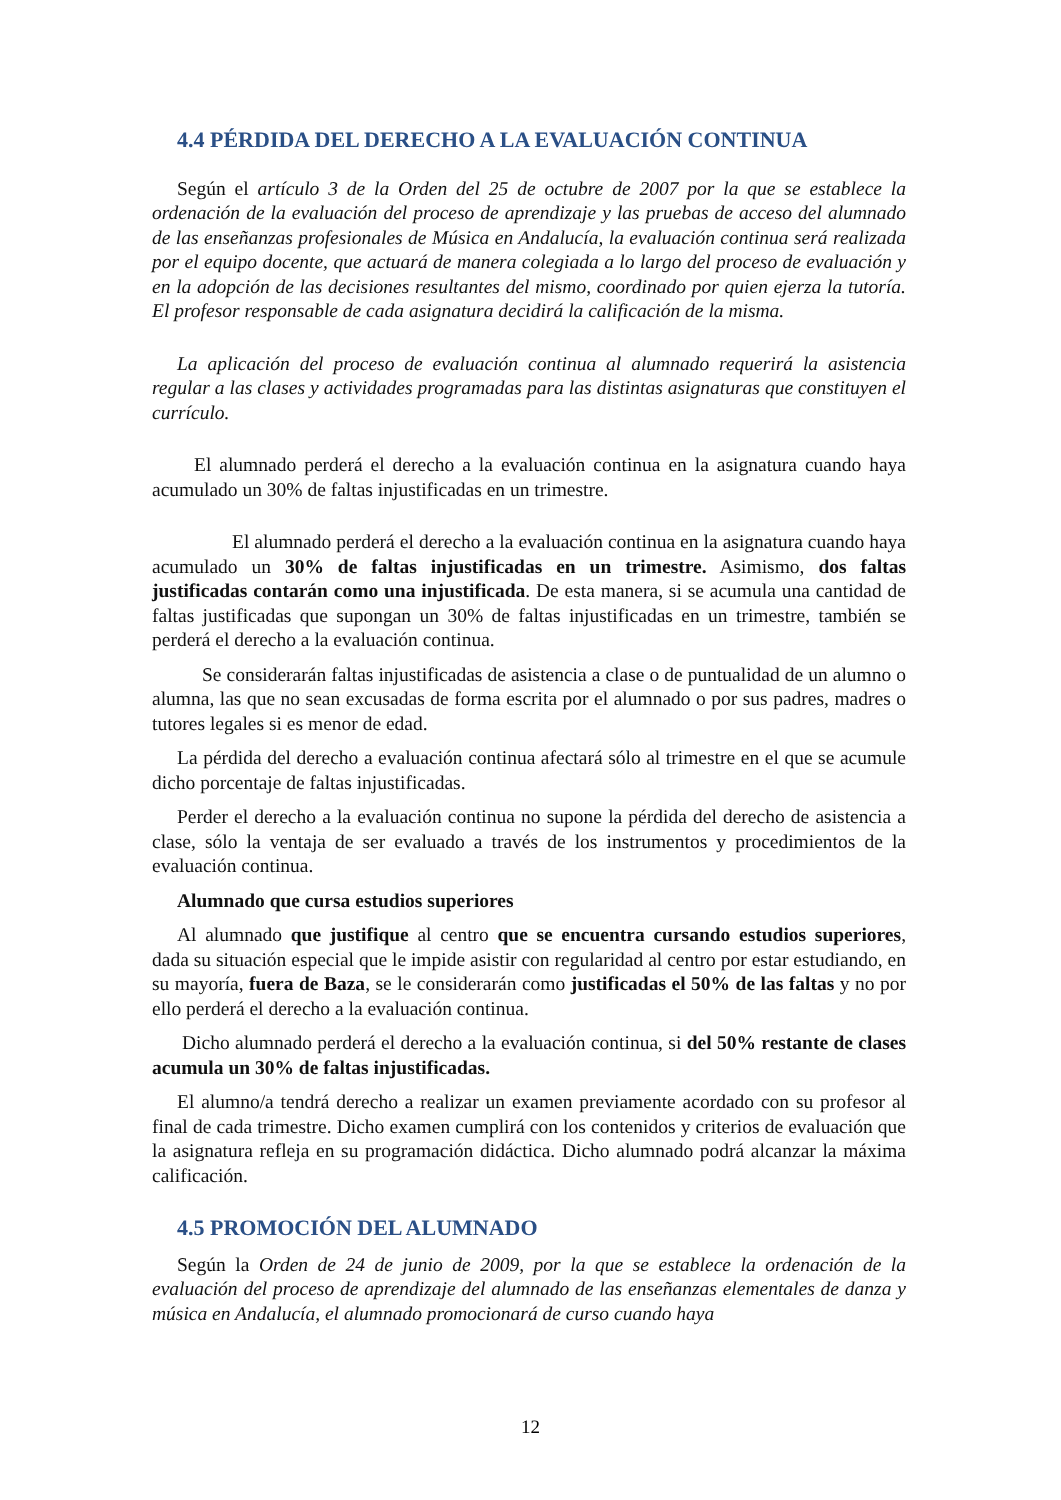4.4 PÉRDIDA DEL DERECHO A LA EVALUACIÓN CONTINUA
Según el artículo 3 de la Orden del 25 de octubre de 2007 por la que se establece la ordenación de la evaluación del proceso de aprendizaje y las pruebas de acceso del alumnado de las enseñanzas profesionales de Música en Andalucía, la evaluación continua será realizada por el equipo docente, que actuará de manera colegiada a lo largo del proceso de evaluación y en la adopción de las decisiones resultantes del mismo, coordinado por quien ejerza la tutoría. El profesor responsable de cada asignatura decidirá la calificación de la misma.
La aplicación del proceso de evaluación continua al alumnado requerirá la asistencia regular a las clases y actividades programadas para las distintas asignaturas que constituyen el currículo.
El alumnado perderá el derecho a la evaluación continua en la asignatura cuando haya acumulado un 30% de faltas injustificadas en un trimestre.
El alumnado perderá el derecho a la evaluación continua en la asignatura cuando haya acumulado un 30% de faltas injustificadas en un trimestre. Asimismo, dos faltas justificadas contarán como una injustificada. De esta manera, si se acumula una cantidad de faltas justificadas que supongan un 30% de faltas injustificadas en un trimestre, también se perderá el derecho a la evaluación continua.
Se considerarán faltas injustificadas de asistencia a clase o de puntualidad de un alumno o alumna, las que no sean excusadas de forma escrita por el alumnado o por sus padres, madres o tutores legales si es menor de edad.
La pérdida del derecho a evaluación continua afectará sólo al trimestre en el que se acumule dicho porcentaje de faltas injustificadas.
Perder el derecho a la evaluación continua no supone la pérdida del derecho de asistencia a clase, sólo la ventaja de ser evaluado a través de los instrumentos y procedimientos de la evaluación continua.
Alumnado que cursa estudios superiores
Al alumnado que justifique al centro que se encuentra cursando estudios superiores, dada su situación especial que le impide asistir con regularidad al centro por estar estudiando, en su mayoría, fuera de Baza, se le considerarán como justificadas el 50% de las faltas y no por ello perderá el derecho a la evaluación continua.
Dicho alumnado perderá el derecho a la evaluación continua, si del 50% restante de clases acumula un 30% de faltas injustificadas.
El alumno/a tendrá derecho a realizar un examen previamente acordado con su profesor al final de cada trimestre. Dicho examen cumplirá con los contenidos y criterios de evaluación que la asignatura refleja en su programación didáctica. Dicho alumnado podrá alcanzar la máxima calificación.
4.5 PROMOCIÓN DEL ALUMNADO
Según la Orden de 24 de junio de 2009, por la que se establece la ordenación de la evaluación del proceso de aprendizaje del alumnado de las enseñanzas elementales de danza y música en Andalucía, el alumnado promocionará de curso cuando haya
12